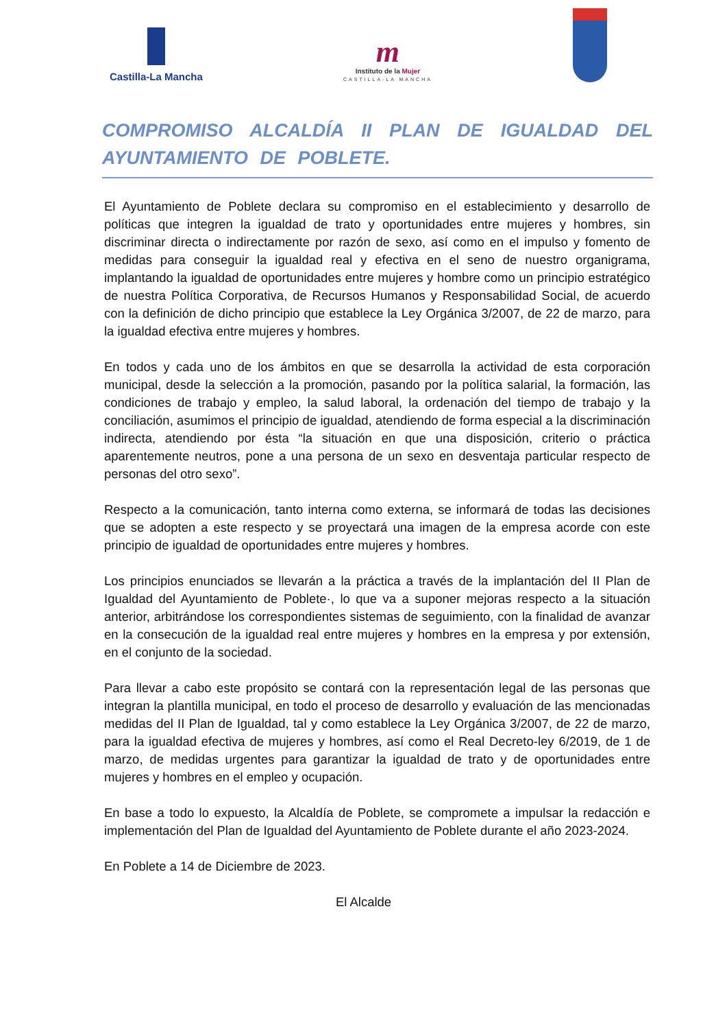Castilla-La Mancha
m
Instituto de la Mujer
CASTILLA-LA MANCHA
COMPROMISO ALCALDÍA II PLAN DE IGUALDAD DEL AYUNTAMIENTO DE POBLETE.
El Ayuntamiento de Poblete declara su compromiso en el establecimiento y desarrollo de políticas que integren la igualdad de trato y oportunidades entre mujeres y hombres, sin discriminar directa o indirectamente por razón de sexo, así como en el impulso y fomento de medidas para conseguir la igualdad real y efectiva en el seno de nuestro organigrama, implantando la igualdad de oportunidades entre mujeres y hombre como un principio estratégico de nuestra Política Corporativa, de Recursos Humanos y Responsabilidad Social, de acuerdo con la definición de dicho principio que establece la Ley Orgánica 3/2007, de 22 de marzo, para la igualdad efectiva entre mujeres y hombres.
En todos y cada uno de los ámbitos en que se desarrolla la actividad de esta corporación municipal, desde la selección a la promoción, pasando por la política salarial, la formación, las condiciones de trabajo y empleo, la salud laboral, la ordenación del tiempo de trabajo y la conciliación, asumimos el principio de igualdad, atendiendo de forma especial a la discriminación indirecta, atendiendo por ésta “la situación en que una disposición, criterio o práctica aparentemente neutros, pone a una persona de un sexo en desventaja particular respecto de personas del otro sexo”.
Respecto a la comunicación, tanto interna como externa, se informará de todas las decisiones que se adopten a este respecto y se proyectará una imagen de la empresa acorde con este principio de igualdad de oportunidades entre mujeres y hombres.
Los principios enunciados se llevarán a la práctica a través de la implantación del II Plan de Igualdad del Ayuntamiento de Poblete·, lo que va a suponer mejoras respecto a la situación anterior, arbitrándose los correspondientes sistemas de seguimiento, con la finalidad de avanzar en la consecución de la igualdad real entre mujeres y hombres en la empresa y por extensión, en el conjunto de la sociedad.
Para llevar a cabo este propósito se contará con la representación legal de las personas que integran la plantilla municipal, en todo el proceso de desarrollo y evaluación de las mencionadas medidas del II Plan de Igualdad, tal y como establece la Ley Orgánica 3/2007, de 22 de marzo, para la igualdad efectiva de mujeres y hombres, así como el Real Decreto-ley 6/2019, de 1 de marzo, de medidas urgentes para garantizar la igualdad de trato y de oportunidades entre mujeres y hombres en el empleo y ocupación.
En base a todo lo expuesto, la Alcaldía de Poblete, se compromete a impulsar la redacción e implementación del Plan de Igualdad del Ayuntamiento de Poblete durante el año 2023-2024.
En Poblete a 14 de Diciembre de 2023.
El Alcalde